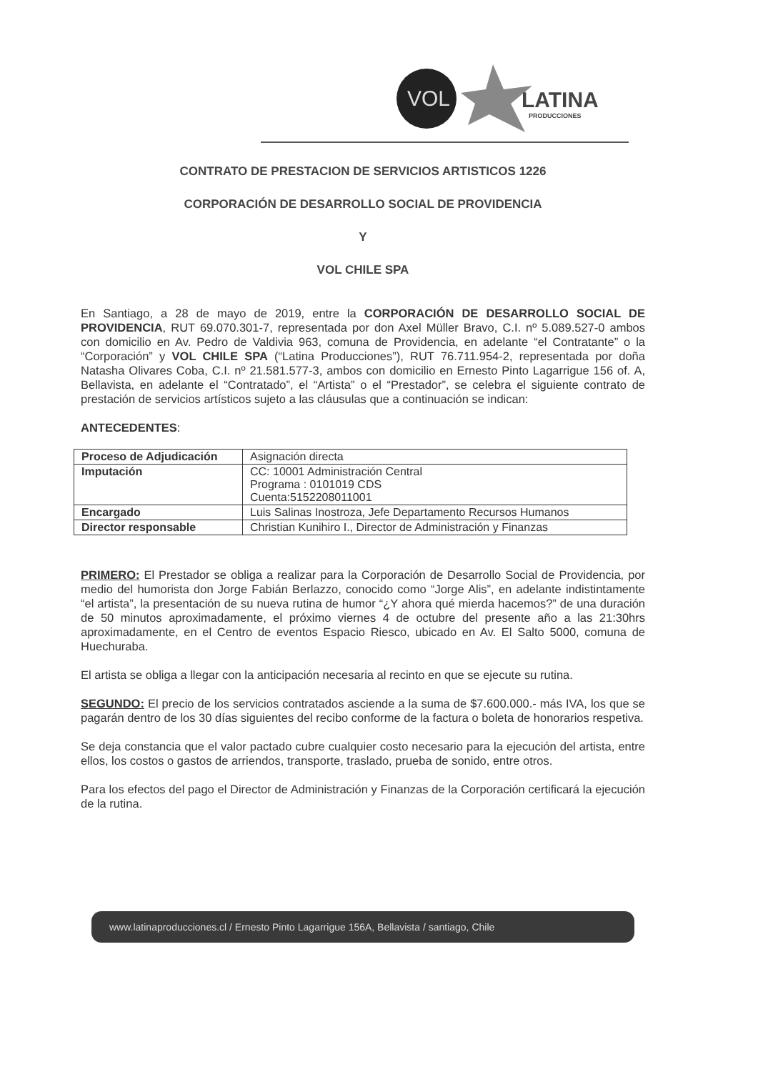VOL
LATINA
PRODUCCIONES
CONTRATO DE PRESTACION DE SERVICIOS ARTISTICOS 1226
CORPORACIÓN DE DESARROLLO SOCIAL DE PROVIDENCIA
Y
VOL CHILE SPA
En Santiago, a 28 de mayo de 2019, entre la CORPORACIÓN DE DESARROLLO SOCIAL DE PROVIDENCIA, RUT 69.070.301-7, representada por don Axel Müller Bravo, C.I. nº 5.089.527-0 ambos con domicilio en Av. Pedro de Valdivia 963, comuna de Providencia, en adelante “el Contratante” o la “Corporación” y VOL CHILE SPA (“Latina Producciones”), RUT 76.711.954-2, representada por doña Natasha Olivares Coba, C.I. nº 21.581.577-3, ambos con domicilio en Ernesto Pinto Lagarrigue 156 of. A, Bellavista, en adelante el “Contratado”, el “Artista” o el “Prestador”, se celebra el siguiente contrato de prestación de servicios artísticos sujeto a las cláusulas que a continuación se indican:
ANTECEDENTES:
| Proceso de Adjudicación | Asignación directa |
| Imputación | CC: 10001 Administración Central Programa : 0101019 CDS Cuenta:5152208011001 |
| Encargado | Luis Salinas Inostroza, Jefe Departamento Recursos Humanos |
| Director responsable | Christian Kunihiro I., Director de Administración y Finanzas |
PRIMERO: El Prestador se obliga a realizar para la Corporación de Desarrollo Social de Providencia, por medio del humorista don Jorge Fabián Berlazzo, conocido como “Jorge Alis”, en adelante indistintamente “el artista”, la presentación de su nueva rutina de humor “¿Y ahora qué mierda hacemos?” de una duración de 50 minutos aproximadamente, el próximo viernes 4 de octubre del presente año a las 21:30hrs aproximadamente, en el Centro de eventos Espacio Riesco, ubicado en Av. El Salto 5000, comuna de Huechuraba.
El artista se obliga a llegar con la anticipación necesaria al recinto en que se ejecute su rutina.
SEGUNDO: El precio de los servicios contratados asciende a la suma de $7.600.000.- más IVA, los que se pagarán dentro de los 30 días siguientes del recibo conforme de la factura o boleta de honorarios respetiva.
Se deja constancia que el valor pactado cubre cualquier costo necesario para la ejecución del artista, entre ellos, los costos o gastos de arriendos, transporte, traslado, prueba de sonido, entre otros.
Para los efectos del pago el Director de Administración y Finanzas de la Corporación certificará la ejecución de la rutina.
www.latinaproducciones.cl / Ernesto Pinto Lagarrigue 156A, Bellavista / santiago, Chile